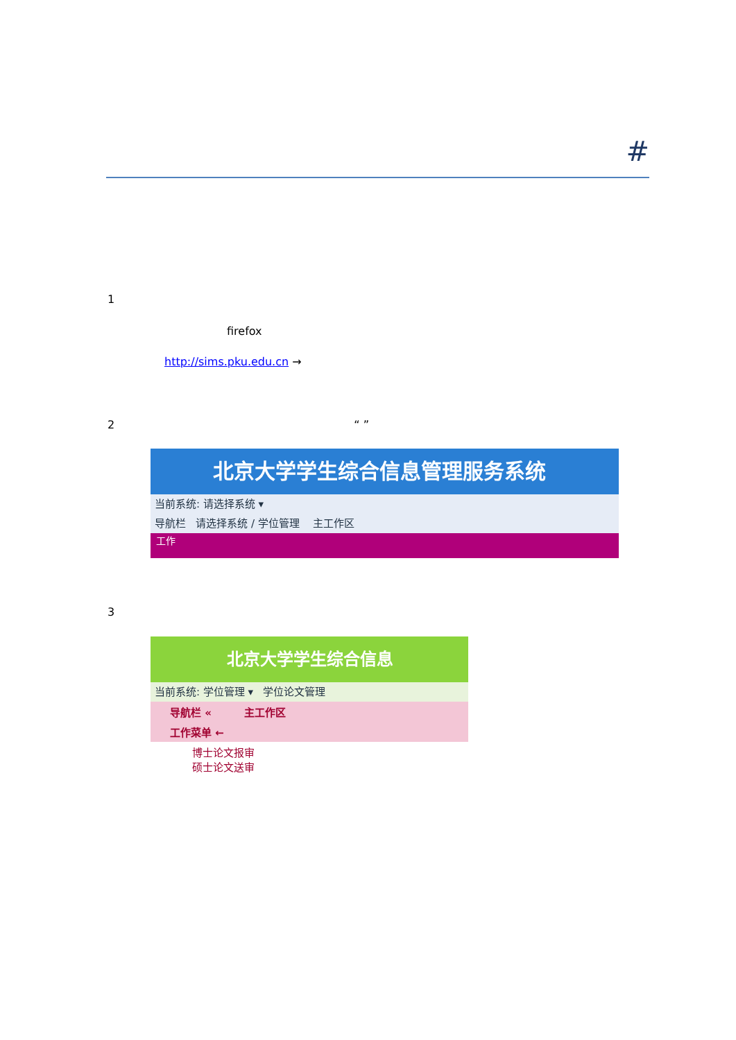#
1
firefox
http://sims.pku.edu.cn →
2 “ ”
北京大学学生综合信息管理服务系统
当前系统: 请选择系统 ▾
导航栏 请选择系统 / 学位管理 主工作区
工作
3
北京大学学生综合信息
当前系统: 学位管理 ▾ 学位论文管理
导航栏 « 主工作区
工作菜单 ←
博士论文报审
硕士论文送审